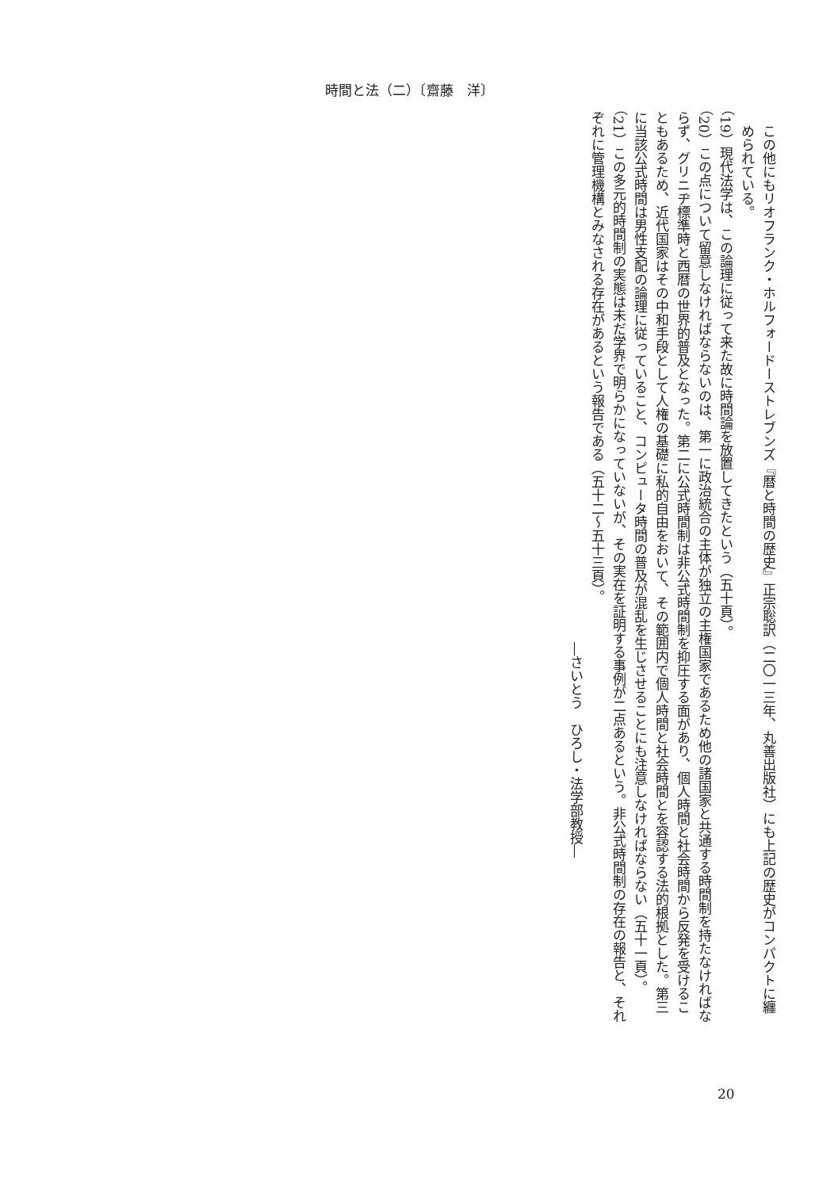時間と法（二）〔齋藤　洋〕
この他にもリオフランク・ホルフォードーストレブンズ『暦と時間の歴史』正宗聡訳（二〇一三年、丸善出版社）にも上記の歴史がコンパクトに纏められている。
（19）現代法学は、この論理に従って来た故に時間論を放置してきたという（五十頁）。
（20）この点について留意しなければならないのは、第一に政治統合の主体が独立の主権国家であるため他の諸国家と共通する時間制を持たなければならず、グリニヂ標準時と西暦の世界的普及となった。第二に公式時間制は非公式時間制を抑圧する面があり、個人時間と社会時間から反発を受けることもあるため、近代国家はその中和手段として人権の基礎に私的自由をおいて、その範囲内で個人時間と社会時間とを容認する法的根拠とした。第三に当該公式時間は男性支配の論理に従っていること、コンピュータ時間の普及が混乱を生じさせることにも注意しなければならない（五十一頁）。
（21）この多元的時間制の実態は未だ学界で明らかになっていないが、その実在を証明する事例が二点あるという。非公式時間制の存在の報告と、それぞれに管理機構とみなされる存在があるという報告である（五十二～五十三頁）。
―さいとう　ひろし・法学部教授―
20